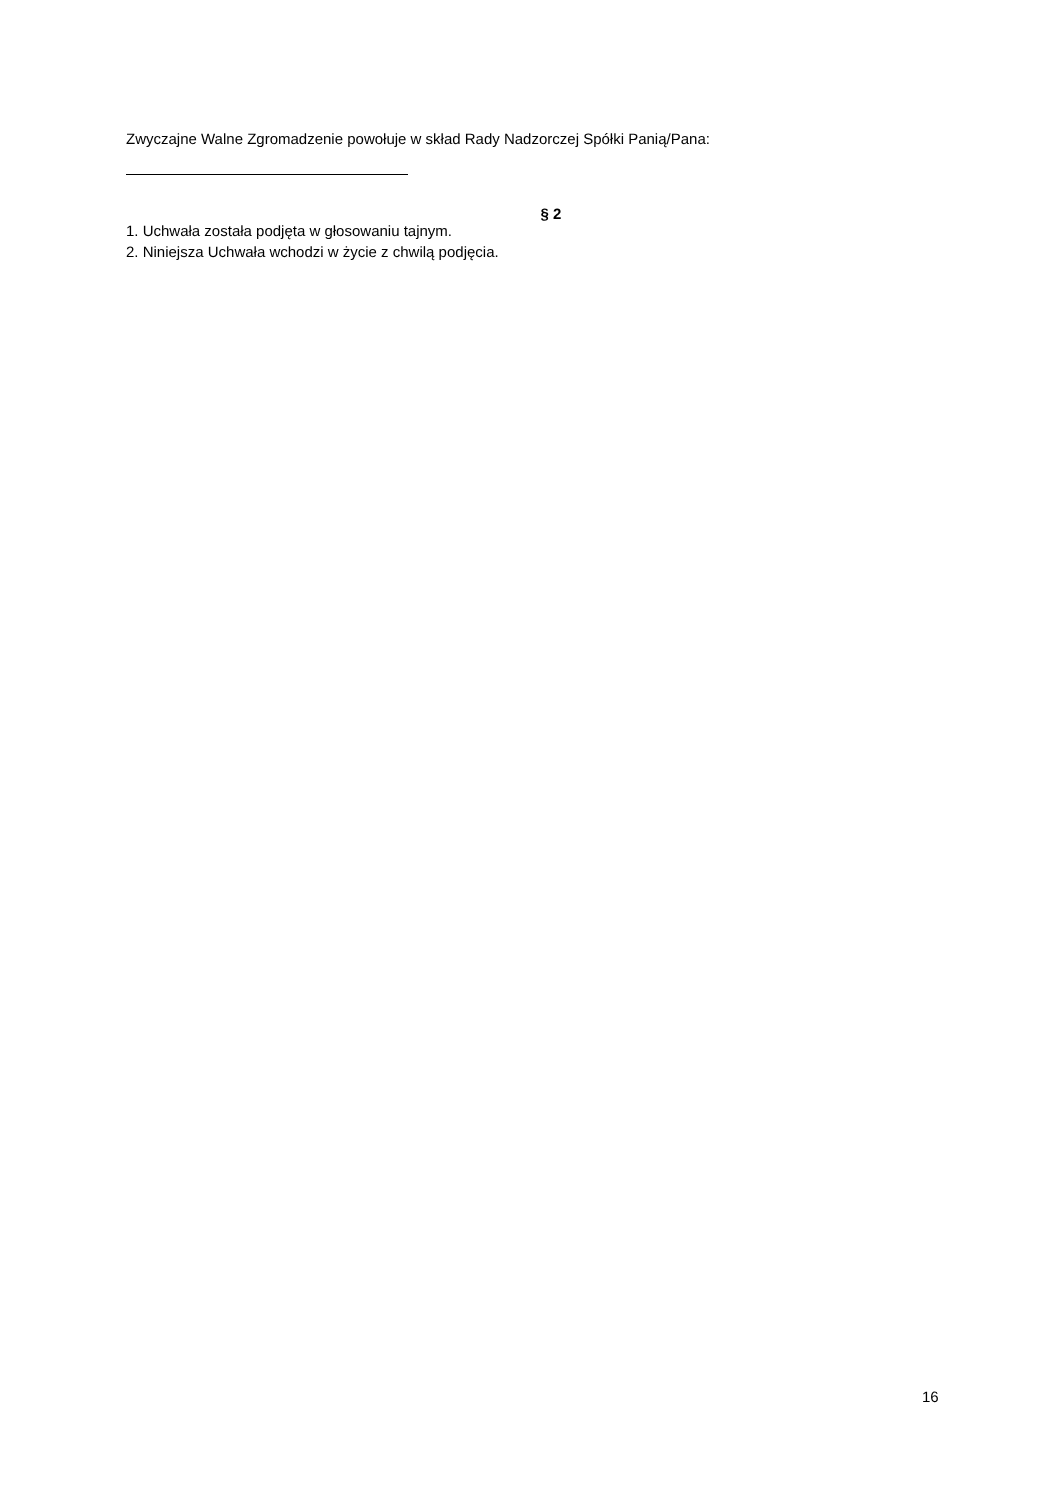Zwyczajne Walne Zgromadzenie powołuje w skład Rady Nadzorczej Spółki Panią/Pana:
§ 2
1. Uchwała została podjęta w głosowaniu tajnym.
2. Niniejsza Uchwała wchodzi w życie z chwilą podjęcia.
16